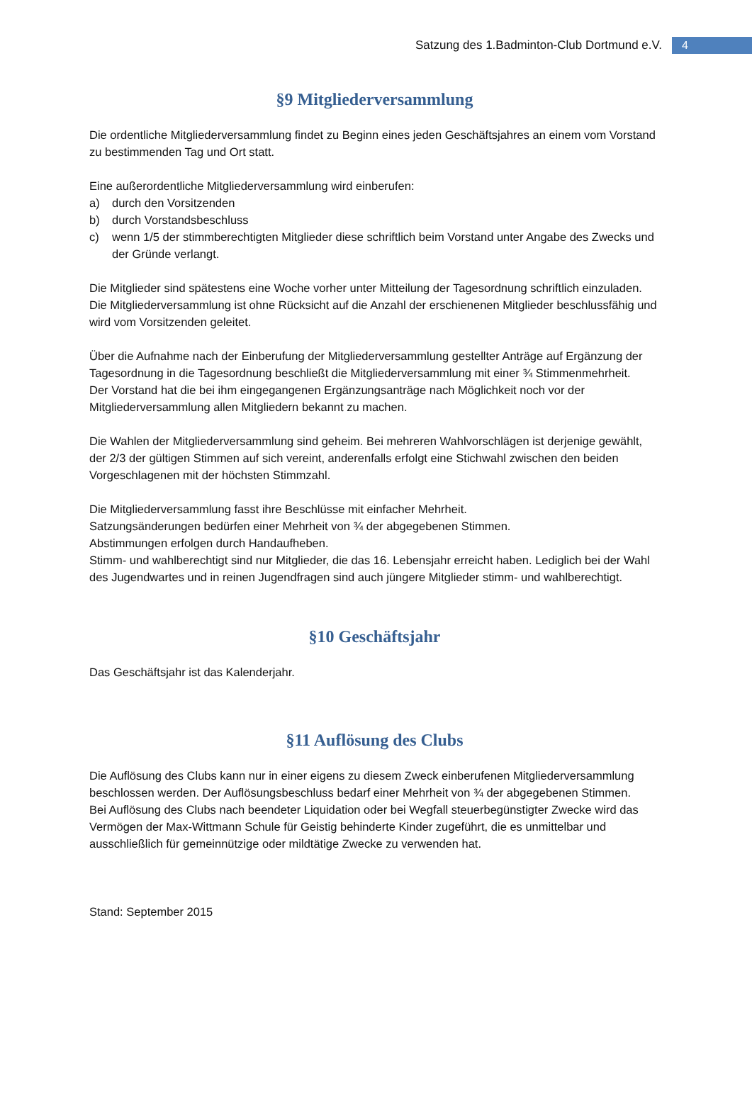Satzung des 1.Badminton-Club Dortmund e.V. 4
§9 Mitgliederversammlung
Die ordentliche Mitgliederversammlung findet zu Beginn eines jeden Geschäftsjahres an einem vom Vorstand zu bestimmenden Tag und Ort statt.
Eine außerordentliche Mitgliederversammlung wird einberufen:
a) durch den Vorsitzenden
b) durch Vorstandsbeschluss
c) wenn 1/5 der stimmberechtigten Mitglieder diese schriftlich beim Vorstand unter Angabe des Zwecks und der Gründe verlangt.
Die Mitglieder sind spätestens eine Woche vorher unter Mitteilung der Tagesordnung schriftlich einzuladen.
Die Mitgliederversammlung ist ohne Rücksicht auf die Anzahl der erschienenen Mitglieder beschlussfähig und wird vom Vorsitzenden geleitet.
Über die Aufnahme nach der Einberufung der Mitgliederversammlung gestellter Anträge auf Ergänzung der Tagesordnung in die Tagesordnung beschließt die Mitgliederversammlung mit einer ¾ Stimmenmehrheit.
Der Vorstand hat die bei ihm eingegangenen Ergänzungsanträge nach Möglichkeit noch vor der Mitgliederversammlung allen Mitgliedern bekannt zu machen.
Die Wahlen der Mitgliederversammlung sind geheim. Bei mehreren Wahlvorschlägen ist derjenige gewählt, der 2/3 der gültigen Stimmen auf sich vereint, anderenfalls erfolgt eine Stichwahl zwischen den beiden Vorgeschlagenen mit der höchsten Stimmzahl.
Die Mitgliederversammlung fasst ihre Beschlüsse mit einfacher Mehrheit.
Satzungsänderungen bedürfen einer Mehrheit von ¾ der abgegebenen Stimmen.
Abstimmungen erfolgen durch Handaufheben.
Stimm- und wahlberechtigt sind nur Mitglieder, die das 16. Lebensjahr erreicht haben. Lediglich bei der Wahl des Jugendwartes und in reinen Jugendfragen sind auch jüngere Mitglieder stimm- und wahlberechtigt.
§10 Geschäftsjahr
Das Geschäftsjahr ist das Kalenderjahr.
§11 Auflösung des Clubs
Die Auflösung des Clubs kann nur in einer eigens zu diesem Zweck einberufenen Mitgliederversammlung beschlossen werden. Der Auflösungsbeschluss bedarf einer Mehrheit von ¾ der abgegebenen Stimmen.
Bei Auflösung des Clubs nach beendeter Liquidation oder bei Wegfall steuerbegünstigter Zwecke wird das Vermögen der Max-Wittmann Schule für Geistig behinderte Kinder zugeführt, die es unmittelbar und ausschließlich für gemeinnützige oder mildtätige Zwecke zu verwenden hat.
Stand: September 2015